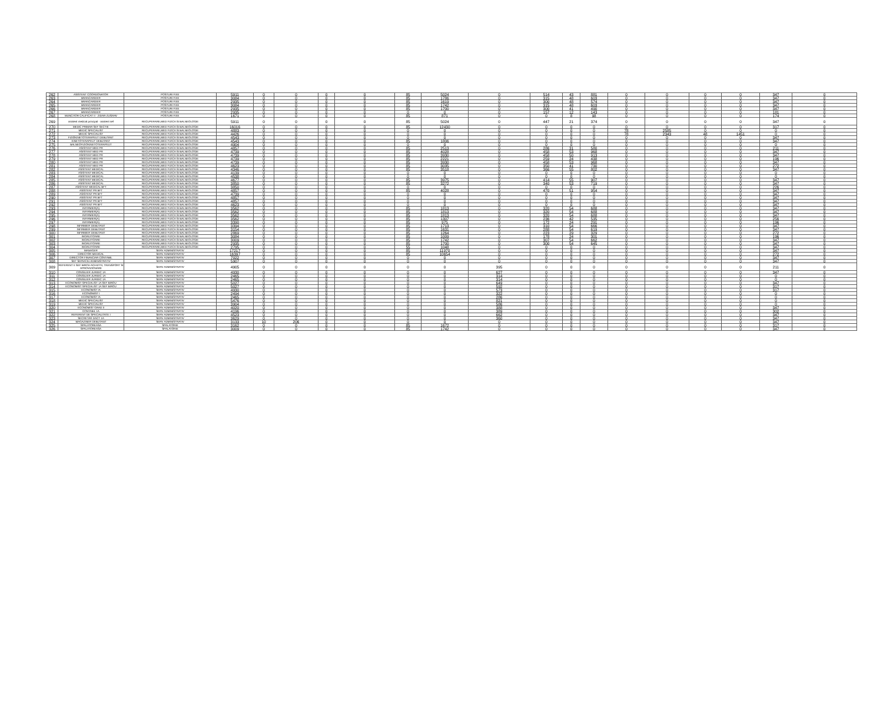| 262 | ASISTENT COORDONATOR | POSTURI FIXE | 5911 | 0 | 0 | 0 | 0 | 85 | 5024 | 0 | 514 | 43 | 881 | 0 | 0 | 0 | 0 | 347 | 0 |
| 263 | BRANCARDIER | POSTURI FIXE | 3084 | 0 | 0 | 0 | 0 | 85 | 1786 | 0 | 315 | 48 | 603 | 0 | 0 | 0 | 0 | 347 | 0 |
| 264 | BRANCARDIER | POSTURI FIXE | 2935 | 0 | 0 | 0 | 0 | 85 | 1619 | 0 | 300 | 48 | 574 | 0 | 0 | 0 | 0 | 347 | 0 |
| 265 | BRANCARDIER | POSTURI FIXE | 3084 | 0 | 0 | 0 | 0 | 85 | 1742 | 0 | 315 | 48 | 603 | 0 | 0 | 0 | 0 | 347 | 0 |
| 266 | BRANCARDIER | POSTURI FIXE | 2935 | 0 | 0 | 0 | 0 | 85 | 1700 | 0 | 300 | 41 | 490 | 0 | 0 | 0 | 0 | 347 | 0 |
| 267 | BRANCARDIER | POSTURI FIXE | 2935 | 0 | 0 | 0 | 0 | 0 | 0 | 0 | 157 | 12 | 143 | 0 | 0 | 0 | 0 | 181 | 0 |
| 268 | MUNCITOR CALIFICAT II - ZIDAR-ZUGRAV | POSTURI FIXE | 1671 | 0 | 0 | 0 | 0 | 85 | 871 | 0 | 0 | 8 | 98 | 0 | 0 | 0 | 0 | 174 | 0 |
| 269 | asistent medical principal - asistent sef | RECUPERARE,MED FIZICA SI BALNEOLOGIE | 5911 | 0 | 0 | 0 | 0 | 85 | 5024 | 0 | 447 | 21 | 374 | 0 | 0 | 0 | 0 | 347 | 0 |
| 270 | MEDIC PRIMAR SEF SECTIE | RECUPERARE,MED FIZICA SI BALNEOLOGIE | 16016 | 0 | 0 | 0 | 0 | 85 | 12430 | 0 | 0 | 0 | 0 | 0 | 0 | 0 | 0 | 317 | 0 |
| 271 | MEDIC SPECIALIST | RECUPERARE,MED FIZICA SI BALNEOLOGIE | 4883 | 0 | 0 | 0 | 0 | 0 | 0 | 0 | 0 | 0 | 0 | 78 | 2585 | 0 | 0 | 0 | 0 |
| 272 | MEDIC SPECIALIST | RECUPERARE,MED FIZICA SI BALNEOLOGIE | 4426 | 0 | 0 | 0 | 0 | 0 | 0 | 0 | 0 | 0 | 0 | 78 | 2343 | 48 | 1451 | 0 | 0 |
| 273 | FIZIOKINETOTERAPEUT DEBUTANT | RECUPERARE,MED FIZICA SI BALNEOLOGIE | 4543 | 0 | 0 | 0 | 0 | 0 | 0 | 0 | 0 | 0 | 0 | 0 | 0 | 0 | 0 | 347 | 0 |
| 274 | KINETOTERAPEUT DEBUTANT | RECUPERARE,MED FIZICA SI BALNEOLOGIE | 4543 | 0 | 0 | 0 | 0 | 85 | 1806 | 0 | 0 | 0 | 0 | 0 | 0 | 0 | 0 | 347 | 0 |
| 275 | BALNEOFIZIOKINETOTERAPEUT | RECUPERARE,MED FIZICA SI BALNEOLOGIE | 4904 | 0 | 0 | 0 | 0 | 0 | 0 | 0 | 0 | 0 | 0 | 0 | 0 | 0 | 0 | 0 | 0 |
| 276 | ASISTENT MED PR | RECUPERARE,MED FIZICA SI BALNEOLOGIE | 4857 | 0 | 0 | 0 | 0 | 85 | 2513 | 0 | 286 | 31 | 580 | 0 | 0 | 0 | 0 | 211 | 0 |
| 277 | ASISTENT MED PR | RECUPERARE,MED FIZICA SI BALNEOLOGIE | 4739 | 0 | 0 | 0 | 0 | 85 | 4028 | 0 | 458 | 53 | 968 | 0 | 0 | 0 | 0 | 347 | 0 |
| 278 | ASISTENT MED PR | RECUPERARE,MED FIZICA SI BALNEOLOGIE | 4739 | 0 | 0 | 0 | 0 | 85 | 3930 | 0 | 458 | 50 | 913 | 0 | 0 | 0 | 0 | 347 | 0 |
| 279 | ASISTENT MED PR | RECUPERARE,MED FIZICA SI BALNEOLOGIE | 4739 | 0 | 0 | 0 | 0 | 85 | 2221 | 0 | 259 | 24 | 438 | 0 | 0 | 0 | 0 | 196 | 0 |
| 280 | ASISTENT MED PR | RECUPERARE,MED FIZICA SI BALNEOLOGIE | 4739 | 0 | 0 | 0 | 0 | 85 | 3930 | 0 | 458 | 53 | 968 | 0 | 0 | 0 | 0 | 347 | 0 |
| 281 | ASISTENT MED PR | RECUPERARE,MED FIZICA SI BALNEOLOGIE | 4623 | 0 | 0 | 0 | 0 | 85 | 3035 | 0 | 350 | 41 | 730 | 0 | 0 | 0 | 0 | 272 | 0 |
| 282 | ASISTENT MEDICAL | RECUPERARE,MED FIZICA SI BALNEOLOGIE | 4346 | 0 | 0 | 0 | 0 | 85 | 3518 | 0 | 366 | 55 | 802 | 0 | 0 | 0 | 0 | 347 | 0 |
| 283 | ASISTENT MEDICAL | RECUPERARE,MED FIZICA SI BALNEOLOGIE | 4139 | 0 | 0 | 0 | 0 | 0 | 0 | 0 | 0 | 0 | 0 | 0 | 0 | 0 | 0 | 0 | 0 |
| 284 | ASISTENT MEDICAL | RECUPERARE,MED FIZICA SI BALNEOLOGIE | 4538 | 0 | 0 | 0 | 0 | 0 | 0 | 0 | 0 | 0 | 0 | 0 | 0 | 0 | 0 | 0 | 0 |
| 285 | ASISTENT MEDICAL | RECUPERARE,MED FIZICA SI BALNEOLOGIE | 4677 | 0 | 0 | 0 | 0 | 85 | 3975 | 0 | 414 | 55 | 907 | 0 | 0 | 0 | 0 | 347 | 0 |
| 286 | ASISTENT MEDICAL | RECUPERARE,MED FIZICA SI BALNEOLOGIE | 3850 | 0 | 0 | 0 | 0 | 85 | 3272 | 0 | 340 | 53 | 719 | 0 | 0 | 0 | 0 | 347 | 0 |
| 287 | ASISTENT MEDICAL BFT | RECUPERARE,MED FIZICA SI BALNEOLOGIE | 3850 | 0 | 0 | 0 | 0 | 0 | 0 | 0 | 0 | 0 | 0 | 0 | 0 | 0 | 0 | 226 | 0 |
| 288 | ASISTENT PR BFT | RECUPERARE,MED FIZICA SI BALNEOLOGIE | 4857 | 0 | 0 | 0 | 0 | 85 | 4028 | 0 | 470 | 51 | 954 | 0 | 0 | 0 | 0 | 347 | 0 |
| 289 | ASISTENT PR BFT | RECUPERARE,MED FIZICA SI BALNEOLOGIE | 4739 | 0 | 0 | 0 | 0 | 0 | 0 | 0 | 0 | 0 | 0 | 0 | 0 | 0 | 0 | 347 | 0 |
| 290 | ASISTENT PR BFT | RECUPERARE,MED FIZICA SI BALNEOLOGIE | 4857 | 0 | 0 | 0 | 0 | 0 | 0 | 0 | 0 | 0 | 0 | 0 | 0 | 0 | 0 | 347 | 0 |
| 291 | ASISTENT PR BFT | RECUPERARE,MED FIZICA SI BALNEOLOGIE | 4857 | 0 | 0 | 0 | 0 | 0 | 0 | 0 | 0 | 0 | 0 | 0 | 0 | 0 | 0 | 347 | 0 |
| 292 | ASISTENT PR BFT | RECUPERARE,MED FIZICA SI BALNEOLOGIE | 4623 | 0 | 0 | 0 | 0 | 0 | 0 | 0 | 0 | 0 | 0 | 0 | 0 | 0 | 0 | 347 | 0 |
| 293 | INFIRMIER(A) | RECUPERARE,MED FIZICA SI BALNEOLOGIE | 3562 | 0 | 0 | 0 | 0 | 85 | 1813 | 0 | 320 | 54 | 688 | 0 | 0 | 0 | 0 | 347 | 0 |
| 294 | INFIRMIER(A) | RECUPERARE,MED FIZICA SI BALNEOLOGIE | 3562 | 0 | 0 | 0 | 0 | 85 | 1813 | 0 | 320 | 54 | 688 | 0 | 0 | 0 | 0 | 347 | 0 |
| 295 | INFIRMIER(A) | RECUPERARE,MED FIZICA SI BALNEOLOGIE | 3562 | 0 | 0 | 0 | 0 | 85 | 1813 | 0 | 320 | 54 | 688 | 0 | 0 | 0 | 0 | 347 | 0 |
| 296 | INFIRMIER(A) | RECUPERARE,MED FIZICA SI BALNEOLOGIE | 3562 | 0 | 0 | 0 | 0 | 85 | 1307 | 0 | 236 | 42 | 535 | 0 | 0 | 0 | 0 | 256 | 0 |
| 297 | INFIRMIER(A) | RECUPERARE,MED FIZICA SI BALNEOLOGIE | 3390 | 0 | 0 | 0 | 0 | 85 | 975 | 0 | 172 | 24 | 291 | 0 | 0 | 0 | 0 | 196 | 0 |
| 298 | INFIRMIER DEBUTANT | RECUPERARE,MED FIZICA SI BALNEOLOGIE | 3394 | 0 | 0 | 0 | 0 | 85 | 1713 | 0 | 310 | 54 | 666 | 0 | 0 | 0 | 0 | 347 | 0 |
| 299 | INFIRMIER DEBUTANT | RECUPERARE,MED FIZICA SI BALNEOLOGIE | 3154 | 0 | 0 | 0 | 0 | 85 | 1631 | 0 | 288 | 54 | 619 | 0 | 0 | 0 | 0 | 347 | 0 |
| 300 | INFIRMIER DEBUTANT | RECUPERARE,MED FIZICA SI BALNEOLOGIE | 2869 | 0 | 0 | 0 | 0 | 85 | 1264 | 0 | 223 | 29 | 329 | 0 | 0 | 0 | 0 | 272 | 0 |
| 301 | INGRIJITOARE | RECUPERARE,MED FIZICA SI BALNEOLOGIE | 3084 | 0 | 0 | 0 | 0 | 85 | 1009 | 0 | 178 | 24 | 301 | 0 | 0 | 0 | 0 | 196 | 0 |
| 302 | INGRIJITOARE | RECUPERARE,MED FIZICA SI BALNEOLOGIE | 3009 | 0 | 0 | 0 | 0 | 85 | 1742 | 0 | 307 | 54 | 662 | 0 | 0 | 0 | 0 | 347 | 0 |
| 303 | INGRIJITOARE | RECUPERARE,MED FIZICA SI BALNEOLOGIE | 2935 | 0 | 0 | 0 | 0 | 85 | 1700 | 0 | 300 | 54 | 645 | 0 | 0 | 0 | 0 | 347 | 0 |
| 304 | INGRIJITOARE | RECUPERARE,MED FIZICA SI BALNEOLOGIE | 2795 | 0 | 0 | 0 | 0 | 55 | 1048 | 0 | 0 | 0 | 0 | 0 | 0 | 0 | 0 | 347 | 0 |
| 305 | MANAGER | SERV ADMINISTRATIV | 17217 | 0 | 0 | 0 | 0 | 85 | 11970 | 0 | 0 | 0 | 0 | 0 | 0 | 0 | 0 | 347 | 0 |
| 306 | DIRECTOR MEDICAL | SERV ADMINISTRATIV | 16397 | 0 | 0 | 0 | 0 | 85 | 10654 | 0 | 0 | 0 | 0 | 0 | 0 | 0 | 0 | 272 | 0 |
| 307 | DIRECTOR FINANCIAR CONTABIL | SERV ADMINISTRATIV | 7022 | 0 | 0 | 0 | 0 | 0 | 0 | 0 | 0 | 0 | 0 | 0 | 0 | 0 | 0 | 347 | 0 |
| 308 | SEF SERVICIU ADMINISTRATIV | SERV ADMINISTRATIV | 5907 | 0 | 0 | 0 | 0 | 0 | 0 | 0 | 0 | 0 | 0 | 0 | 0 | 0 | 0 | 347 | 0 |
| 309 | REFERENT II SEF BIROU ACHIZITII, TRANSPORT SI APROVIZIONARE | SERV ADMINISTRATIV | 4905 | 0 | 0 | 0 | 0 | 0 | 0 | 395 | 0 | 0 | 0 | 0 | 0 | 0 | 0 | 211 | 0 |
| 310 | CONSILIER JURIDIC 1A | SERV ADMINISTRATIV | 4930 | 0 | 0 | 0 | 0 | 0 | 0 | 627 | 0 | 0 | 0 | 0 | 0 | 0 | 0 | 347 | 0 |
| 311 | CONSILIER JURIDIC 1A | SERV ADMINISTRATIV | 2465 | 0 | 0 | 0 | 0 | 0 | 0 | 314 | 0 | 0 | 0 | 0 | 0 | 0 | 0 | 0 | 0 |
| 312 | CONSILIER JURIDIC 1A | SERV ADMINISTRATIV | 2465 | 0 | 0 | 0 | 0 | 0 | 0 | 314 | 0 | 0 | 0 | 0 | 0 | 0 | 0 | 0 | 0 |
| 313 | ECONOMIST SPECIALIST 1A SEF BIROU | SERV ADMINISTRATIV | 5027 | 0 | 0 | 0 | 0 | 0 | 0 | 649 | 0 | 0 | 0 | 0 | 0 | 0 | 0 | 347 | 0 |
| 314 | ECONOMIST SPECIALIST 1A SEF BIROU | SERV ADMINISTRATIV | 5027 | 0 | 0 | 0 | 0 | 0 | 0 | 592 | 0 | 0 | 0 | 0 | 0 | 0 | 0 | 317 | 0 |
| 315 | ECONOMIST IA | SERV ADMINISTRATIV | 4930 | 0 | 0 | 0 | 0 | 0 | 0 | 573 | 0 | 0 | 0 | 0 | 0 | 0 | 0 | 317 | 0 |
| 316 | ECONOMIST I | SERV ADMINISTRATIV | 2494 | 0 | 0 | 0 | 0 | 0 | 0 | 322 | 0 | 0 | 0 | 0 | 0 | 0 | 0 | 0 | 0 |
| 317 | ECONOMIST IA | SERV ADMINISTRATIV | 2465 | 0 | 0 | 0 | 0 | 0 | 0 | 286 | 0 | 0 | 0 | 0 | 0 | 0 | 0 | 0 | 0 |
| 318 | MEDIC SPECIALIST | SERV ADMINISTRATIV | 5476 | 0 | 0 | 0 | 0 | 0 | 0 | 821 | 0 | 0 | 0 | 0 | 0 | 0 | 0 | 0 | 0 |
| 319 | MEDIC SPECIALIST | SERV ADMINISTRATIV | 3904 | 0 | 0 | 0 | 0 | 0 | 0 | 586 | 0 | 0 | 0 | 0 | 0 | 0 | 0 | 0 | 0 |
| 320 | ECONOMIST GRAD II | SERV ADMINISTRATIV | 4020 | 0 | 0 | 0 | 0 | 0 | 0 | 388 | 0 | 0 | 0 | 0 | 0 | 0 | 0 | 347 | 0 |
| 321 | CONTABIL 1A | SERV ADMINISTRATIV | 4196 | 0 | 0 | 0 | 0 | 0 | 0 | 389 | 0 | 0 | 0 | 0 | 0 | 0 | 0 | 302 | 0 |
| 322 | REFERENT DE SPECIALITATE I | SERV ADMINISTRATIV | 4523 | 0 | 0 | 0 | 0 | 0 | 0 | 662 | 0 | 0 | 0 | 0 | 0 | 0 | 0 | 347 | 0 |
| 323 | SECRETAR DACT 1A | SERV ADMINISTRATIV | 3629 | 0 | 0 | 0 | 0 | 0 | 0 | 360 | 0 | 0 | 0 | 0 | 0 | 0 | 0 | 347 | 0 |
| 324 | MAGAZINER DEBUTANT | SERV ADMINISTRATIV | 3133 | 10 | 206 | 0 | 0 | 0 | 0 | 0 | 0 | 0 | 0 | 0 | 0 | 0 | 0 | 347 | 0 |
| 325 | SPALATOREASA | SPALATORIE | 3162 | 0 | 0 | 0 | 0 | 85 | 1672 | 0 | 0 | 0 | 0 | 0 | 0 | 0 | 0 | 317 | 0 |
| 326 | SPALATOREASA | SPALATORIE | 3009 | 0 | 0 | 0 | 0 | 85 | 1742 | 0 | 0 | 0 | 0 | 0 | 0 | 0 | 0 | 347 | 0 |